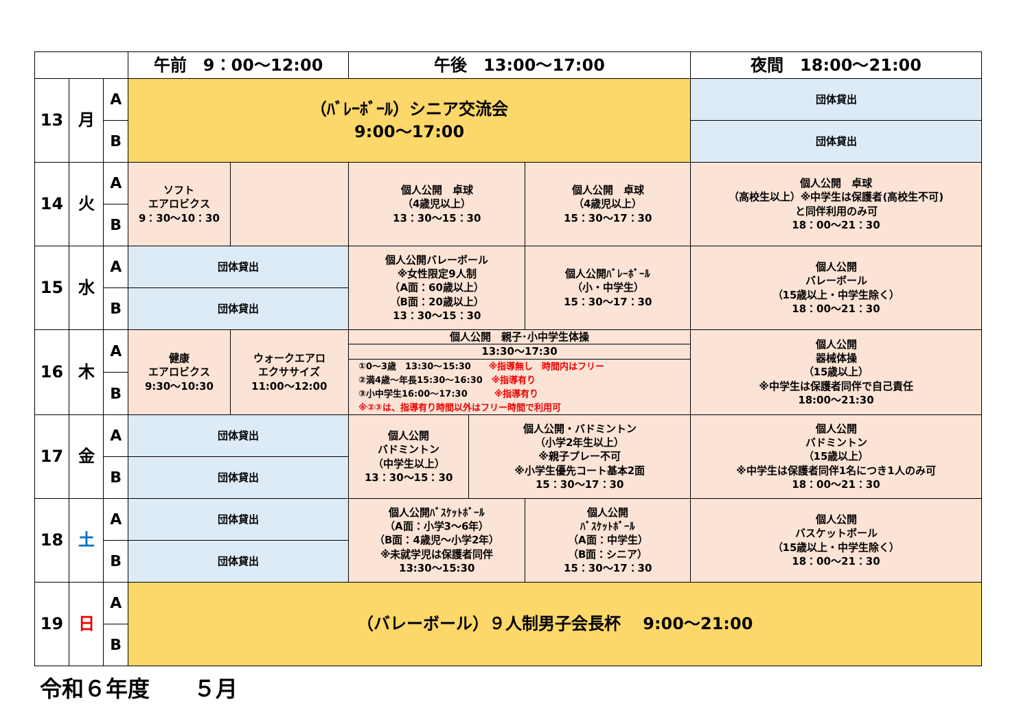| | | | 午前 9：00～12:00 | | 午後 13:00～17:00 | | | 夜間 18:00～21:00 |
| --- | --- | --- | --- | --- | --- | --- | --- | --- |
| 13 | 月 | A | （ﾊﾞﾚｰﾎﾞｰﾙ）シニア交流会 9:00～17:00 | | | | | 団体貸出 |
| | | B | | | | | | 団体貸出 |
| 14 | 火 | A | ソフト エアロビクス 9：30～10：30 | | 個人公開 卓球 （4歳児以上） 13：30～15：30 | | 個人公開 卓球 （4歳児以上） 15：30～17：30 | 個人公開 卓球 （高校生以上）※中学生は保護者(高校生不可) と同伴利用のみ可 18：00～21：30 |
| | | B | | | | | | |
| 15 | 水 | A | 団体貸出 | | 個人公開バレーボール ※女性限定9人制 （A面：60歳以上） （B面：20歳以上） 13：30～15：30 | | 個人公開ﾊﾞﾚｰﾎﾞｰﾙ （小・中学生） 15：30～17：30 | 個人公開 バレーボール （15歳以上・中学生除く） 18：00～21：30 |
| | | B | 団体貸出 | | | | | |
| 16 | 木 | A | 健康 エアロビクス 9:30～10:30 | ウォークエアロ エクササイズ 11:00～12:00 | 個人公開 親子･小中学生体操 13:30～17:30 ①0～3歳 13:30～15:30 ※指導無し 時間内はフリー ②満4歳～年長15:30～16:30 ※指導有り ③小中学生16:00～17:30 ※指導有り ※②③は、指導有り時間以外はフリー時間で利用可 | | | 個人公開 器械体操 （15歳以上） ※中学生は保護者同伴で自己責任 18:00～21:30 |
| | | B | | | | | | |
| 17 | 金 | A | 団体貸出 | | 個人公開 バドミントン （中学生以上） 13：30～15：30 | 個人公開・バドミントン （小学2年生以上） ※親子プレー不可 ※小学生優先コート基本2面 15：30～17：30 | | 個人公開 バドミントン （15歳以上） ※中学生は保護者同伴1名につき1人のみ可 18：00～21：30 |
| | | B | 団体貸出 | | | | | |
| 18 | 土 | A | 団体貸出 | | 個人公開ﾊﾞｽｹｯﾄﾎﾞｰﾙ （A面：小学3～6年） （B面：4歳児～小学2年） ※未就学児は保護者同伴 13:30～15:30 | | 個人公開 ﾊﾞｽｹｯﾄﾎﾞｰﾙ （A面：中学生） （B面：シニア） 15：30～17：30 | 個人公開 バスケットボール （15歳以上・中学生除く） 18：00～21：30 |
| | | B | 団体貸出 | | | | | |
| 19 | 日 | A | （バレーボール）９人制男子会長杯 9:00～21:00 | | | | | |
| | | B | | | | | | |
令和６年度　　５月